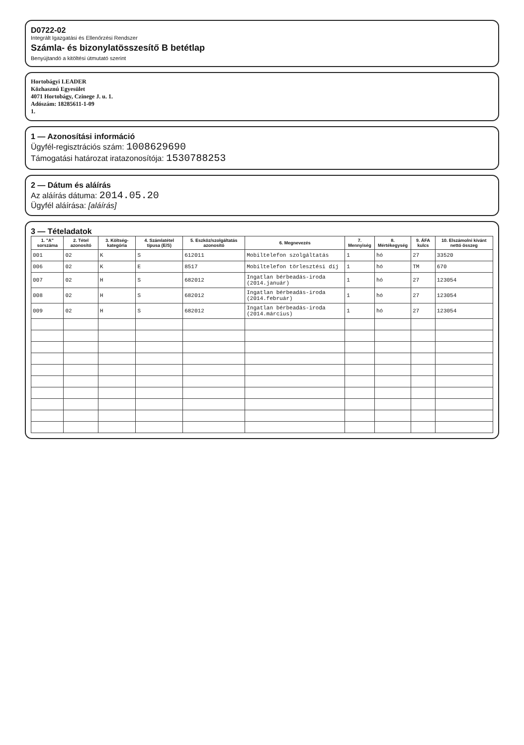D0722-02
Integrált Igazgatási és Ellenőrzési Rendszer
Számla- és bizonylatösszesítő B betétlap
Benyújtandó a kitöltési útmutató szerint
Hortobágyi LEADER
Közhasznú Egyesület
4071 Hortobágy, Czinege J. u. 1.
Adószám: 18285611-1-09
1.
1 — Azonosítási információ
Ügyfél-regisztrációs szám: 1008629690
Támogatási határozat iratazonosítója: 1530788253
2 — Dátum és aláírás
Az aláírás dátuma: 2014.05.20
Ügyfél aláírása: [aláírás]
3 — Tételadatok
| 1. "A" sorszáma | 2. Tétel azonosító | 3. Költség-kategória | 4. Számlatétel típusa (E/S) | 5. Eszköz/szolgáltatás azonosító | 6. Megnevezés | 7. Mennyiség | 8. Mértékegység | 9. ÁFA kulcs | 10. Elszámolni kívánt nettó összeg |
| --- | --- | --- | --- | --- | --- | --- | --- | --- | --- |
| 001 | 02 | K | S | 612011 | Mobiltelefon szolgáltatás | 1 | hó | 27 | 33520 |
| 006 | 02 | K | E | 8517 | Mobiltelefon törlesztési díj | 1 | hó | TM | 670 |
| 007 | 02 | H | S | 682012 | Ingatlan bérbeadás-iroda (2014.január) | 1 | hó | 27 | 123054 |
| 008 | 02 | H | S | 682012 | Ingatlan bérbeadás-iroda (2014.február) | 1 | hó | 27 | 123054 |
| 009 | 02 | H | S | 682012 | Ingatlan bérbeadás-iroda (2014.március) | 1 | hó | 27 | 123054 |